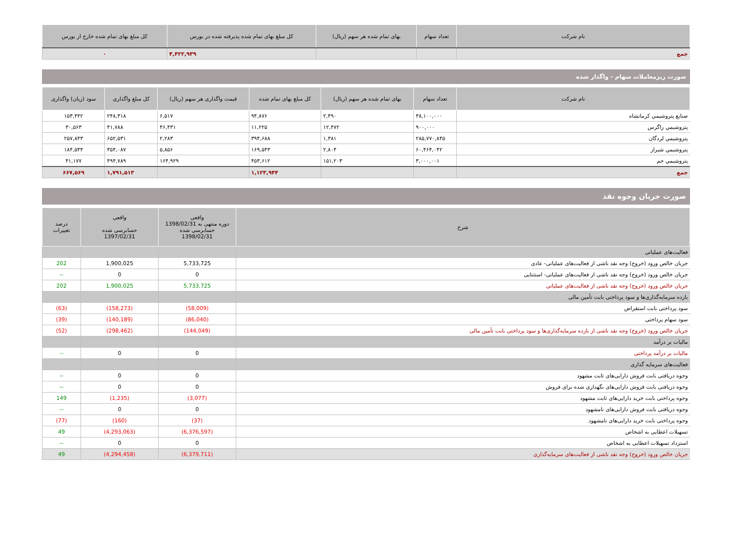| نام شرکت | تعداد سهام | بهای تمام شده هر سهم (ریال) | کل مبلغ بهای تمام شده پذیرفته شده در بورس | کل مبلغ بهای تمام شده خارج از بورس |
| --- | --- | --- | --- | --- |
| جمع | | | ۴,۴۲۲,۹۳۹ | ۰ |
صورت ریزمعاملات سهام - واگذار شده
| نام شرکت | تعداد سهام | بهای تمام شده هر سهم (ریال) | کل مبلغ بهای تمام شده | قیمت واگذاری هر سهم (ریال) | کل مبلغ واگذاری | سود (زیان) واگذاری |
| --- | --- | --- | --- | --- | --- | --- |
| صنایع پتروشیمي كرمانشاه | ۳۸,۱۰۰,۰۰۰ | ۲,۴۹۰ | ۹۴,۸۷۶ | ۶,۵۱۷ | ۲۴۸,۳۱۸ | ۱۵۳,۴۴۲ |
| پتروشيمي زاگرس | ۹۰۰,۰۰۰ | ۱۲,۴۷۲ | ۱۱,۲۲۵ | ۴۶,۴۳۱ | ۴۱,۷۸۸ | ۳۰,۵۶۳ |
| پتروشیمي لردگان | ۲۸۵,۷۷۰,۸۴۵ | ۱,۳۸۱ | ۳۹۴,۶۸۸ | ۲,۲۸۳ | ۶۵۲,۵۳۱ | ۲۵۷,۸۴۳ |
| پتروشيمي شيراز | ۶۰,۴۶۴,۰۴۲ | ۲,۸۰۴ | ۱۶۹,۵۴۳ | ۵,۸۵۶ | ۳۵۴,۰۸۷ | ۱۸۴,۵۴۴ |
| پتروشيمي جم | ۳,۰۰۰,۰۰۱ | ۱۵۱,۲۰۳ | ۴۵۳,۶۱۲ | ۱۶۴,۹۲۹ | ۴۹۴,۷۸۹ | ۴۱,۱۷۷ |
| جمع | | | ۱,۱۲۳,۹۴۴ | | ۱,۷۹۱,۵۱۳ | ۶۶۷,۵۶۹ |
صورت جریان وجوه نقد
| شرح | واقعی دوره منتهی به 1398/02/31 حسابرسی شده 1398/02/31 | واقعی حسابرسی شده 1397/02/31 | درصد تغییرات |
| --- | --- | --- | --- |
| فعالیت‌های عملیاتی | | | |
| جریان خالص ورود (خروج) وجه نقد ناشی از فعالیت‌های عملیاتی- عادی | 5,733,725 | 1,900,025 | 202 |
| جریان خالص ورود (خروج) وجه نقد ناشی از فعالیت‌های عملیاتی- استثنایی | 0 | 0 | -- |
| جریان خالص ورود (خروج) وجه نقد ناشی از فعالیت‌های عملیاتی | 5,733,725 | 1,900,025 | 202 |
| بازده سرمایه‌گذاری‌ها و سود پرداختی بابت تأمین مالی | | | |
| سود پرداختی بابت استقراض | (58,009) | (158,273) | (63) |
| سود سهام پرداختی | (86,040) | (140,189) | (39) |
| جریان خالص ورود (خروج) وجه نقد ناشی از بازده سرمایه‌گذاری‌ها و سود پرداختی بابت تأمین مالی | (144,049) | (298,462) | (52) |
| مالیات بر درآمد | | | |
| مالیات بر درآمد پرداختی | 0 | 0 | -- |
| فعالیت‌های سرمایه گذاری | | | |
| وجوه دریافتی بابت فروش دارایی‌های ثابت مشهود | 0 | 0 | -- |
| وجوه دریافتی بابت فروش دارایی‌های نگهداری شده برای فروش | 0 | 0 | -- |
| وجوه پرداختی بابت خرید دارایی‌های ثابت مشهود | (3,077) | (1,235) | 149 |
| وجوه دریافتی بابت فروش دارایی‌های نامشهود | 0 | 0 | -- |
| وجوه پرداختی بابت خرید دارایی‌های نامشهود | (37) | (160) | (77) |
| تسهیلات اعطایی به اشخاص | (6,376,597) | (4,293,063) | 49 |
| استرداد تسهیلات اعطایی به اشخاص | 0 | 0 | -- |
| جریان خالص ورود (خروج) وجه نقد ناشی از فعالیت‌های سرمایه‌گذاری | (6,379,711) | (4,294,458) | 49 |